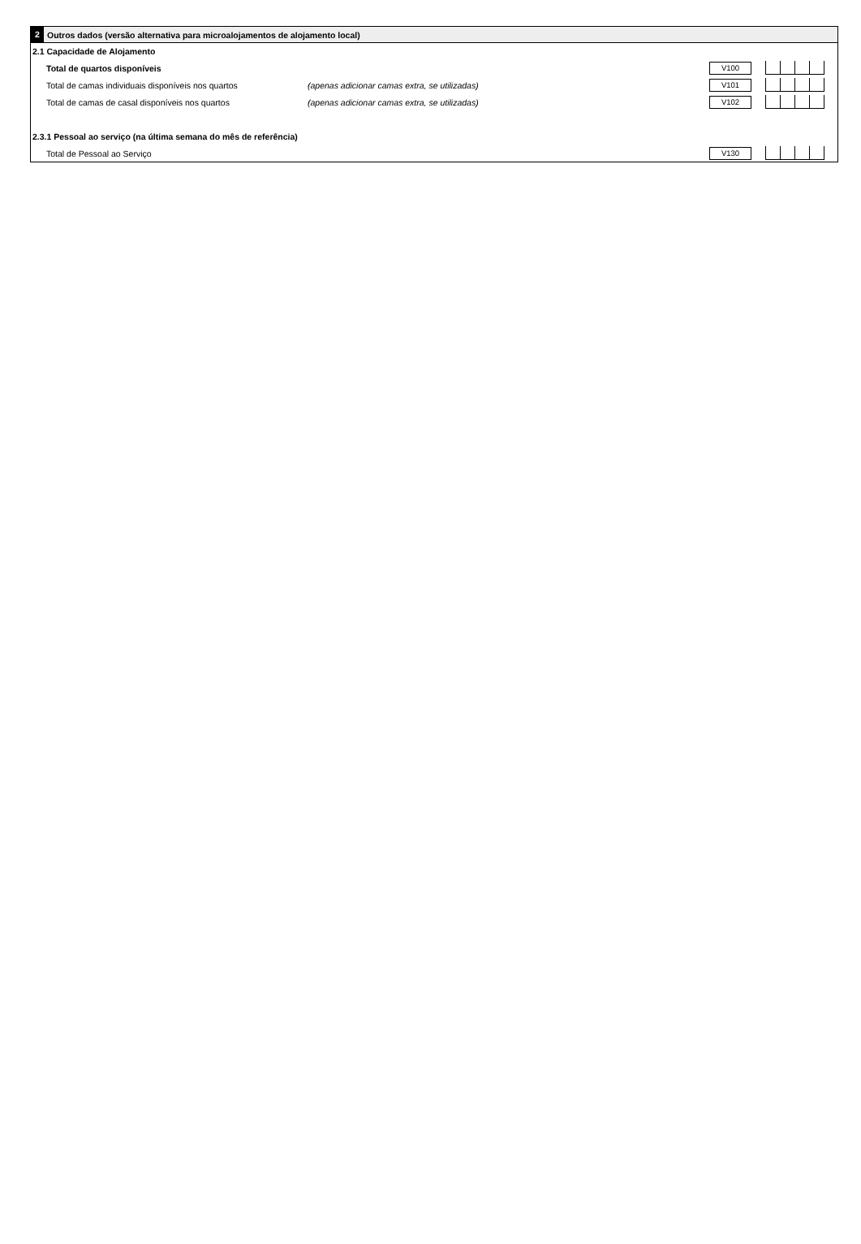2
Outros dados (versão alternativa para microalojamentos de alojamento local)
2.1 Capacidade de Alojamento
Total de quartos disponíveis
V100
Total de camas individuais disponíveis nos quartos
(apenas adicionar camas extra, se utilizadas)
V101
Total de camas de casal disponíveis nos quartos
(apenas adicionar camas extra, se utilizadas)
V102
2.3.1 Pessoal ao serviço (na última semana do mês de referência)
Total de Pessoal ao Serviço
V130